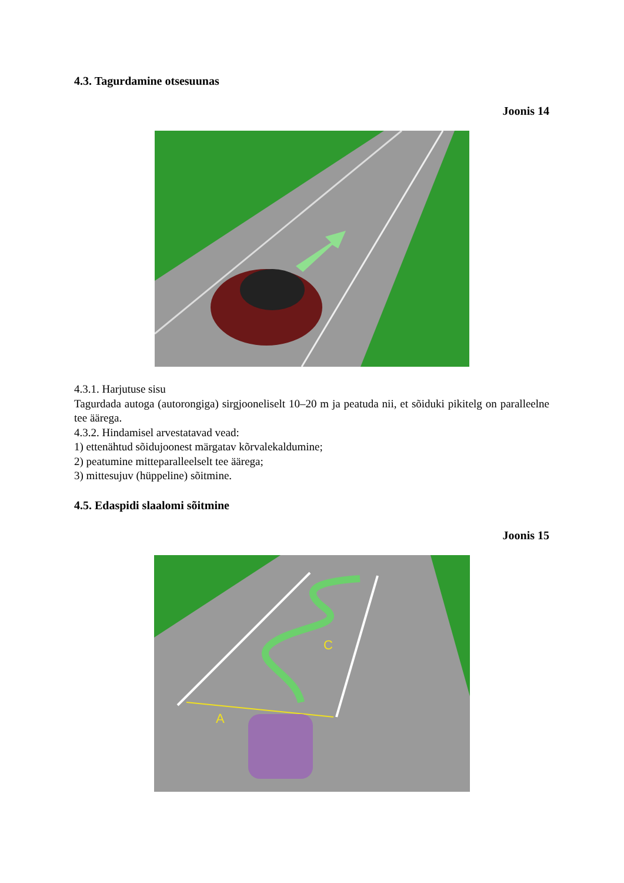4.3. Tagurdamine otsesuunas
Joonis 14
4.3.1. Harjutuse sisu
Tagurdada autoga (autorongiga) sirgjooneliselt 10–20 m ja peatuda nii, et sõiduki pikitelg on paralleelne tee äärega.
4.3.2. Hindamisel arvestatavad vead:
1) ettenähtud sõidujoonest märgatav kõrvalekaldumine;
2) peatumine mitteparalleelselt tee äärega;
3) mittesujuv (hüppeline) sõitmine.
4.5. Edaspidi slaalomi sõitmine
Joonis 15
A
C